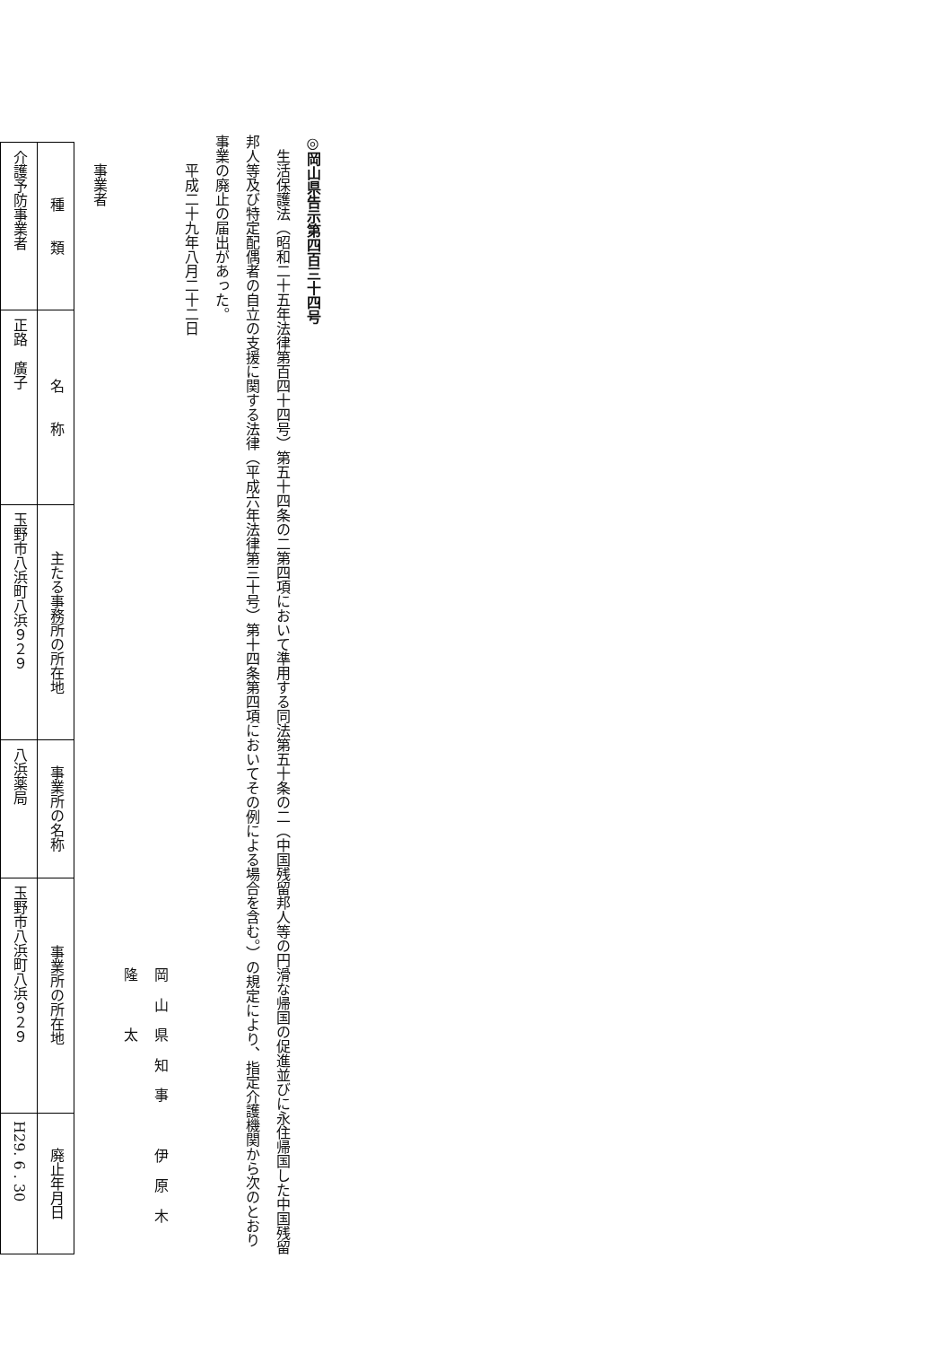◎岡山県告示第四百三十四号
生活保護法（昭和二十五年法律第百四十四号）第五十四条の二第四項において準用する同法第五十条の二（中国残留邦人等の円滑な帰国の促進並びに永住帰国した中国残留邦人等及び特定配偶者の自立の支援に関する法律（平成六年法律第三十号）第十四条第四項においてその例による場合を含む。）の規定により、指定介護機関から次のとおり事業の廃止の届出があった。
平成二十九年八月二十二日
岡山県知事　伊原木　隆　太
事業者
| 種 類 | 名 称 | 主たる事務所の所在地 | 事業所の名称 | 事業所の所在地 | 廃止年月日 |
| --- | --- | --- | --- | --- | --- |
| 介護予防事業者 | 正路 廣子 | 玉野市八浜町八浜９２９ | 八浜薬局 | 玉野市八浜町八浜９２９ | H29. 6 . 30 |